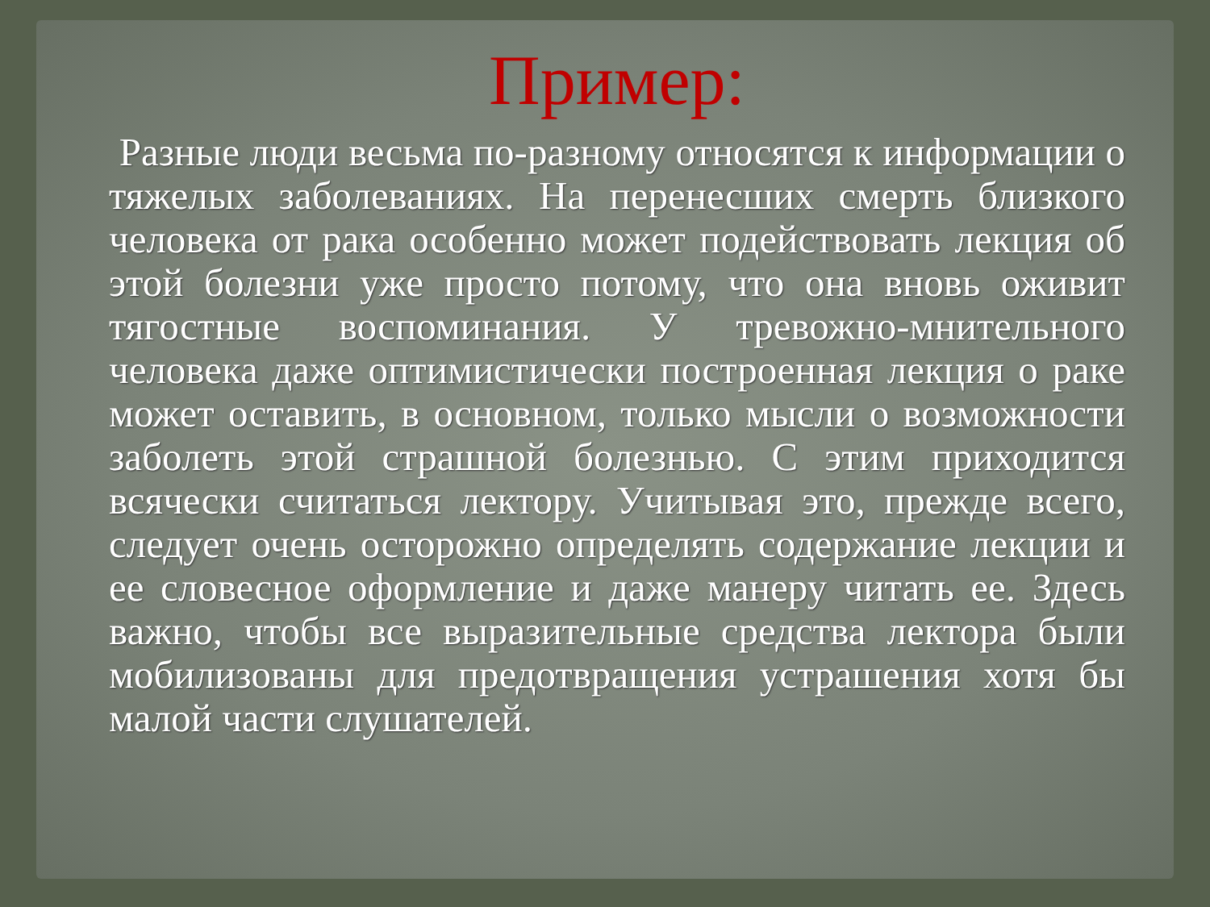Пример:
Разные люди весьма по-разному относятся к информации о тяжелых заболеваниях. На перенесших смерть близкого человека от рака особенно может подействовать лекция об этой болезни уже просто потому, что она вновь оживит тягостные воспоминания. У тревожно-мнительного человека даже оптимистически построенная лекция о раке может оставить, в основном, только мысли о возможности заболеть этой страшной болезнью. С этим приходится всячески считаться лектору. Учитывая это, прежде всего, следует очень осторожно определять содержание лекции и ее словесное оформление и даже манеру читать ее. Здесь важно, чтобы все выразительные средства лектора были мобилизованы для предотвращения устрашения хотя бы малой части слушателей.